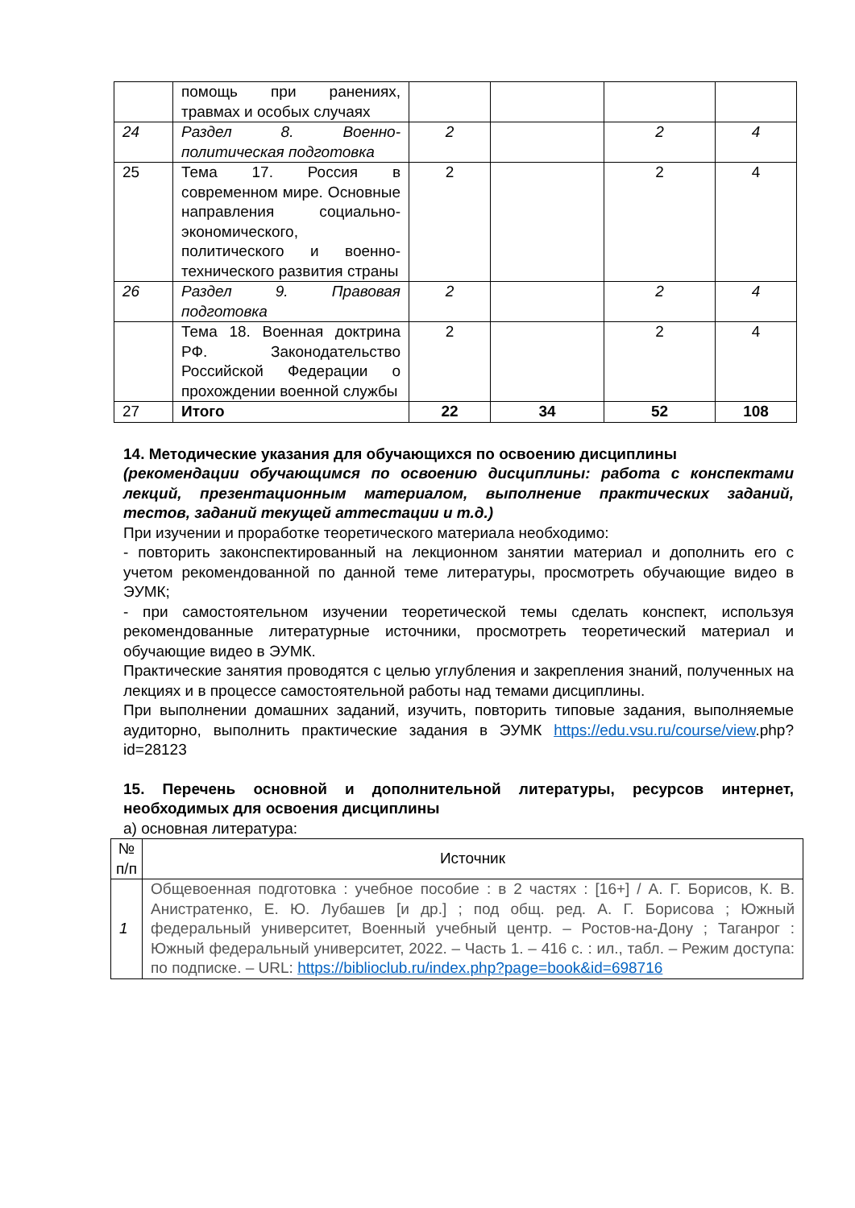| | помощь при ранениях, травмах и особых случаях | | | | |
| 24 | Раздел 8. Военно-политическая подготовка | 2 | | 2 | 4 |
| 25 | Тема 17. Россия в современном мире. Основные направления социально-экономического, политического и военно-технического развития страны | 2 | | 2 | 4 |
| 26 | Раздел 9. Правовая подготовка | 2 | | 2 | 4 |
| | Тема 18. Военная доктрина РФ. Законодательство Российской Федерации о прохождении военной службы | 2 | | 2 | 4 |
| 27 | Итого | 22 | 34 | 52 | 108 |
14. Методические указания для обучающихся по освоению дисциплины
(рекомендации обучающимся по освоению дисциплины: работа с конспектами лекций, презентационным материалом, выполнение практических заданий, тестов, заданий текущей аттестации и т.д.)
При изучении и проработке теоретического материала необходимо:
- повторить законспектированный на лекционном занятии материал и дополнить его с учетом рекомендованной по данной теме литературы, просмотреть обучающие видео в ЭУМК;
- при самостоятельном изучении теоретической темы сделать конспект, используя рекомендованные литературные источники, просмотреть теоретический материал и обучающие видео в ЭУМК.
Практические занятия проводятся с целью углубления и закрепления знаний, полученных на лекциях и в процессе самостоятельной работы над темами дисциплины.
При выполнении домашних заданий, изучить, повторить типовые задания, выполняемые аудиторно, выполнить практические задания в ЭУМК https://edu.vsu.ru/course/view.php?id=28123
15. Перечень основной и дополнительной литературы, ресурсов интернет, необходимых для освоения дисциплины
а) основная литература:
| № п/п | Источник |
| --- | --- |
| 1 | Общевоенная подготовка : учебное пособие : в 2 частях : [16+] / А. Г. Борисов, К. В. Анистратенко, Е. Ю. Лубашев [и др.] ; под общ. ред. А. Г. Борисова ; Южный федеральный университет, Военный учебный центр. – Ростов-на-Дону ; Таганрог : Южный федеральный университет, 2022. – Часть 1. – 416 с. : ил., табл. – Режим доступа: по подписке. – URL: https://biblioclub.ru/index.php?page=book&id=698716 |